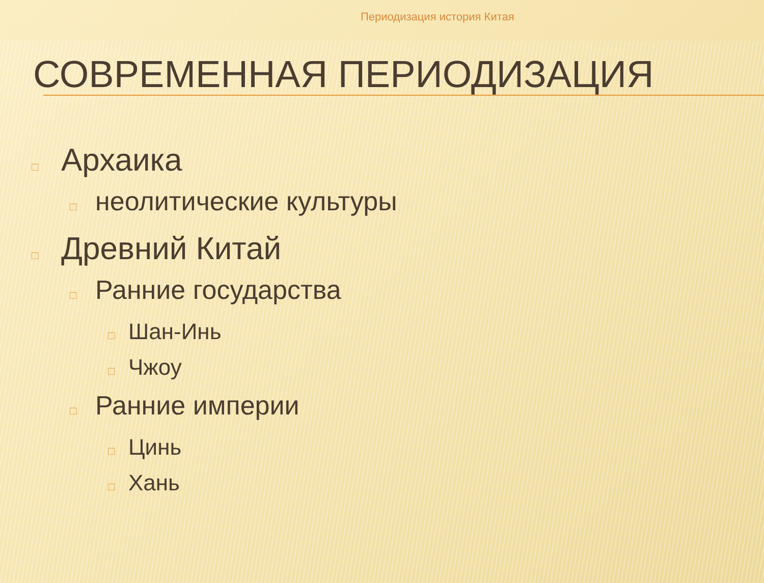Периодизация история Китая
СОВРЕМЕННАЯ ПЕРИОДИЗАЦИЯ
□ Архаика
□ неолитические культуры
□ Древний Китай
□ Ранние государства
□ Шан-Инь
□ Чжоу
□ Ранние империи
□ Цинь
□ Хань